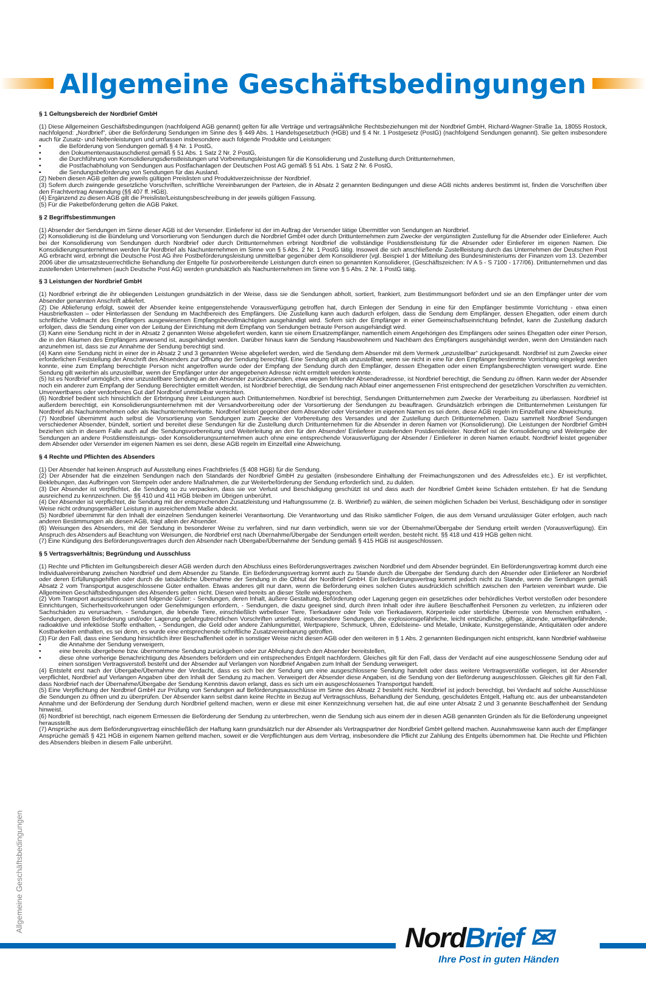Allgemeine Geschäftsbedingungen
§ 1 Geltungsbereich der Nordbrief GmbH
(1) Diese Allgemeinen Geschäftsbedingungen (nachfolgend AGB genannt) gelten für alle Verträge und vertragsähnliche Rechtsbeziehungen mit der Nordbrief GmbH, Richard-Wagner-Straße 1a, 18055 Rostock, nachfolgend: „Nordbrief“, über die Beförderung Sendungen im Sinne des § 449 Abs. 1 Handelsgesetzbuch (HGB) und § 4 Nr. 1 Postgesetz (PostG) (nachfolgend Sendungen genannt). Sie gelten insbesondere auch für Zusatz- und Nebenleistungen und umfassen insbesondere auch folgende Produkte und Leistungen:
•   die Beförderung von Sendungen gemäß § 4 Nr. 1 PostG,
•   den Dokumentenaustauschdienst gemäß § 51 Abs. 1 Satz 2 Nr. 2 PostG,
•   die Durchführung von Konsolidierungsdienstleistungen und Vorbereitungsleistungen für die Konsolidierung und Zustellung durch Drittunternehmen,
•   die Postfachabholung von Sendungen aus Postfachanlagen der Deutschen Post AG gemäß § 51 Abs. 1 Satz 2 Nr. 6 PostG,
•   die Sendungsbeförderung von Sendungen für das Ausland.
(2) Neben diesen AGB gelten die jeweils gültigen Preislisten und Produktverzeichnisse der Nordbrief.
(3) Sofern durch zwingende gesetzliche Vorschriften, schriftliche Vereinbarungen der Parteien, die in Absatz 2 genannten Bedingungen und diese AGB nichts anderes bestimmt ist, finden die Vorschriften über den Frachtvertrag Anwendung (§§ 407 ff. HGB).
(4) Ergänzend zu diesen AGB gilt die Preisliste/Leistungsbeschreibung in der jeweils gültigen Fassung.
(5) Für die Paketbeförderung gelten die AGB Paket.
§ 2 Begriffsbestimmungen
(1) Absender der Sendungen im Sinne dieser AGB ist der Versender. Einlieferer ist der im Auftrag der Versender tätige Übermittler von Sendungen an Nordbrief.
(2) Konsolidierung ist die Bündelung und Vorsortierung von Sendungen durch die Nordbrief GmbH oder durch Drittunternehmen zum Zwecke der vergünstigten Zustellung für die Absender oder Einlieferer. Auch bei der Konsolidierung von Sendungen durch Nordbrief oder durch Drittunternehmen erbringt Nordbrief die vollständige Postdienstleistung für die Absender oder Einlieferer im eigenen Namen. Die Konsolidierungsunternehmen werden für Nordbrief als Nachunternehmen im Sinne von § 5 Abs. 2 Nr. 1 PostG tätig. Insoweit die sich anschließende Zustellleistung durch das Unternehmen der Deutschen Post AG erbracht wird, erbringt die Deutsche Post AG ihre Postbeförderungsleistung unmittelbar gegenüber dem Konsolidierer (vgl. Beispiel 1 der Mitteilung des Bundesministeriums der Finanzen vom 13. Dezember 2006 über die umsatzsteuerrechtliche Behandlung der Entgelte für postvorbereitende Leistungen durch einen so genannten Konsolidierer, (Geschäftszeichen: IV A 5 - S 7100 - 177/06). Drittunternehmen und das zustellenden Unternehmen (auch Deutsche Post AG) werden grundsätzlich als Nachunternehmen im Sinne von § 5 Abs. 2 Nr. 1 PostG tätig.
§ 3 Leistungen der Nordbrief GmbH
(1) Nordbrief erbringt die ihr obliegenden Leistungen grundsätzlich in der Weise, dass sie die Sendungen abholt, sortiert, frankiert, zum Bestimmungsort befördert und sie an den Empfänger unter der vom Absender genannten Anschrift abliefert.
(2) Die Ablieferung erfolgt, soweit der Absender keine entgegenstehende Vorausverfügung getroffen hat, durch Einlegen der Sendung in eine für den Empfänger bestimmte Vorrichtung - etwa einen Hausbriefkasten – oder Hinterlassen der Sendung im Machtbereich des Empfängers. Die Zustellung kann auch dadurch erfolgen, dass die Sendung dem Empfänger, dessen Ehegatten, oder einem durch schriftliche Vollmacht des Empfängers ausgewiesenen Empfangsbevollmächtigten ausgehändigt wird. Sofern sich der Empfänger in einer Gemeinschaftseinrichtung befindet, kann die Zustellung dadurch erfolgen, dass die Sendung einer von der Leitung der Einrichtung mit dem Empfang von Sendungen betraute Person ausgehändigt wird.
(3) Kann eine Sendung nicht in der in Absatz 2 genannten Weise abgeliefert werden, kann sie einem Ersatzempfänger, namentlich einem Angehörigen des Empfängers oder seines Ehegatten oder einer Person, die in den Räumen des Empfängers anwesend ist, ausgehändigt werden. Darüber hinaus kann die Sendung Hausbewohnern und Nachbarn des Empfängers ausgehändigt werden, wenn den Umständen nach anzunehmen ist, dass sie zur Annahme der Sendung berechtigt sind.
(4) Kann eine Sendung nicht in einer der in Absatz 2 und 3 genannten Weise abgeliefert werden, wird die Sendung dem Absender mit dem Vermerk „unzustellbar“ zurückgesandt. Nordbrief ist zum Zwecke einer erforderlichen Feststellung der Anschrift des Absenders zur Öffnung der Sendung berechtigt. Eine Sendung gilt als unzustellbar, wenn sie nicht in eine für den Empfänger bestimmte Vorrichtung eingelegt werden konnte, eine zum Empfang berechtigte Person nicht angetroffen wurde oder der Empfang der Sendung durch den Empfänger, dessen Ehegatten oder einen Empfangsberechtigten verweigert wurde. Eine Sendung gilt weiterhin als unzustellbar, wenn der Empfänger unter der angegebenen Adresse nicht ermittelt werden konnte.
(5) Ist es Nordbrief unmöglich, eine unzustellbare Sendung an den Absender zurückzusenden, etwa wegen fehlender Absenderadresse, ist Nordbrief berechtigt, die Sendung zu öffnen. Kann weder der Absender noch ein anderer zum Empfang der Sendung Berechtigter ermittelt werden, ist Nordbrief berechtigt, die Sendung nach Ablauf einer angemessenen Frist entsprechend der gesetzlichen Vorschriften zu vernichten. Unverwertbares oder verdorbenes Gut darf Nordbrief unmittelbar vernichten.
(6) Nordbrief bedient sich hinsichtlich der Erbringung ihrer Leistungen auch Drittunternehmen. Nordbrief ist berechtigt, Sendungen Drittunternehmen zum Zwecke der Verarbeitung zu überlassen. Nordbrief ist außerdem berechtigt, ein Konsolidierungsunternehmen mit der Versandvorbereitung oder der Vorsortierung der Sendungen zu beauftragen. Grundsätzlich erbringen die Drittunternehmen Leistungen für Nordbrief als Nachunternehmen oder als Nachunternehmerkette. Nordbrief leistet gegenüber dem Absender oder Versender im eigenen Namen es sei denn, diese AGB regeln im Einzelfall eine Abweichung.
(7) Nordbrief übernimmt auch selbst die Vorsortierung von Sendungen zum Zwecke der Vorbereitung des Versandes und der Zustellung durch Drittunternehmen. Dazu sammelt Nordbrief Sendungen verschiedener Absender, bündelt, sortiert und bereitet diese Sendungen für die Zustellung durch Drittunternehmen für die Absender in deren Namen vor (Konsolidierung). Die Leistungen der Nordbrief GmbH beziehen sich in diesem Falle auch auf die Sendungsvorbereitung und Weiterleitung an den für den Absender/ Einlieferer zustellenden Postdienstleister. Nordbrief ist die Konsolidierung und Weitergabe der Sendungen an andere Postdienstleistungs- oder Konsolidierungsunternehmen auch ohne eine entsprechende Vorausverfügung der Absender / Einlieferer in deren Namen erlaubt. Nordbrief leistet gegenüber dem Absender oder Versender im eigenen Namen es sei denn, diese AGB regeln im Einzelfall eine Abweichung.
§ 4 Rechte und Pflichten des Absenders
(1) Der Absender hat keinen Anspruch auf Ausstellung eines Frachtbriefes (§ 408 HGB) für die Sendung.
(2) Der Absender hat die einzelnen Sendungen nach den Standards der Nordbrief GmbH zu gestalten (insbesondere Einhaltung der Freimachungszonen und des Adressfeldes etc.). Er ist verpflichtet, Beklebungen, das Aufbringen von Stempeln oder andere Maßnahmen, die zur Weiterbeförderung der Sendung erforderlich sind, zu dulden.
(3) Der Absender ist verpflichtet, die Sendung so zu verpacken, dass sie vor Verlust und Beschädigung geschützt ist und dass auch der Nordbrief GmbH keine Schäden entstehen. Er hat die Sendung ausreichend zu kennzeichnen. Die §§ 410 und 411 HGB bleiben im Übrigen unberührt.
(4) Der Absender ist verpflichtet, die Sendung mit der entsprechenden Zusatzleistung und Haftungssumme (z. B. Wertbrief) zu wählen, die seinen möglichen Schaden bei Verlust, Beschädigung oder in sonstiger Weise nicht ordnungsgemäßer Leistung in ausreichendem Maße abdeckt.
(5) Nordbrief übernimmt für den Inhalt der einzelnen Sendungen keinerlei Verantwortung. Die Verantwortung und das Risiko sämtlicher Folgen, die aus dem Versand unzulässiger Güter erfolgen, auch nach anderen Bestimmungen als diesen AGB, trägt allein der Absender.
(6) Weisungen des Absenders, mit der Sendung in besonderer Weise zu verfahren, sind nur dann verbindlich, wenn sie vor der Übernahme/Übergabe der Sendung erteilt werden (Vorausverfügung). Ein Anspruch des Absenders auf Beachtung von Weisungen, die Nordbrief erst nach Übernahme/Übergabe der Sendungen erteilt werden, besteht nicht. §§ 418 und 419 HGB gelten nicht.
(7) Eine Kündigung des Beförderungsvertrages durch den Absender nach Übergabe/Übernahme der Sendung gemäß § 415 HGB ist ausgeschlossen.
§ 5 Vertragsverhältnis; Begründung und Ausschluss
(1) Rechte und Pflichten im Geltungsbereich dieser AGB werden durch den Abschluss eines Beförderungsvertrages zwischen Nordbrief und dem Absender begründet. Ein Beförderungsvertrag kommt durch eine Individualvereinbarung zwischen Nordbrief und dem Absender zu Stande. Ein Beförderungsvertrag kommt auch zu Stande durch die Übergabe der Sendung durch den Absender oder Einlieferer an Nordbrief oder deren Erfüllungsgehilfen oder durch die tatsächliche Übernahme der Sendung in die Obhut der Nordbrief GmbH. Ein Beförderungsvertrag kommt jedoch nicht zu Stande, wenn die Sendungen gemäß Absatz 2 vom Transportgut ausgeschlossene Güter enthalten. Etwas anderes gilt nur dann, wenn die Beförderung eines solchen Gutes ausdrücklich schriftlich zwischen den Parteien vereinbart wurde. Die Allgemeinen Geschäftsbedingungen des Absenders gelten nicht. Diesen wird bereits an dieser Stelle widersprochen.
(2) Vom Transport ausgeschlossen sind folgende Güter: - Sendungen, deren Inhalt, äußere Gestaltung, Beförderung oder Lagerung gegen ein gesetzliches oder behördliches Verbot verstoßen oder besondere Einrichtungen, Sicherheitsvorkehrungen oder Genehmigungen erfordern, - Sendungen, die dazu geeignet sind, durch ihren Inhalt oder ihre äußere Beschaffenheit Personen zu verletzen, zu infizieren oder Sachschäden zu verursachen, - Sendungen, die lebende Tiere, einschließlich wirbelloser Tiere, Tierkadaver oder Teile von Tierkadavern, Körperteile oder sterbliche Überreste von Menschen enthalten, - Sendungen, deren Beförderung und/oder Lagerung gefahrgutrechtlichen Vorschriften unterliegt, insbesondere Sendungen, die explosionsgefährliche, leicht entzündliche, giftige, ätzende, umweltgefährdende, radioaktive und infektiöse Stoffe enthalten, - Sendungen, die Geld oder andere Zahlungsmittel, Wertpapiere, Schmuck, Uhren, Edelsteine- und Metalle, Unikate, Kunstgegenstände, Antiquitäten oder andere Kostbarkeiten enthalten, es sei denn, es wurde eine entsprechende schriftliche Zusatzvereinbarung getroffen.
(3) Für den Fall, dass eine Sendung hinsichtlich ihrer Beschaffenheit oder in sonstiger Weise nicht diesen AGB oder den weiteren in § 1 Abs. 2 genannten Bedingungen nicht entspricht, kann Nordbrief wahlweise
•   die Annahme der Sendung verweigern,
•   eine bereits übergebene bzw. übernommene Sendung zurückgeben oder zur Abholung durch den Absender bereitstellen,
•   diese ohne vorherige Benachrichtigung des Absenders befördern und ein entsprechendes Entgelt nachfordern. Gleiches gilt für den Fall, dass der Verdacht auf eine ausgeschlossene Sendung oder auf einen sonstigen Vertragsverstoß besteht und der Absender auf Verlangen von Nordbrief Angaben zum Inhalt der Sendung verweigert.
(4) Entsteht erst nach der Übergabe/Übernahme der Verdacht, dass es sich bei der Sendung um eine ausgeschlossene Sendung handelt oder dass weitere Vertragsverstöße vorliegen, ist der Absender verpflichtet, Nordbrief auf Verlangen Angaben über den Inhalt der Sendung zu machen. Verweigert der Absender diese Angaben, ist die Sendung von der Beförderung ausgeschlossen. Gleiches gilt für den Fall, dass Nordbrief nach der Übernahme/Übergabe der Sendung Kenntnis davon erlangt, dass es sich um ein ausgeschlossenes Transportgut handelt.
(5) Eine Verpflichtung der Nordbrief GmbH zur Prüfung von Sendungen auf Beförderungsausschlüsse im Sinne des Absatz 2 besteht nicht. Nordbrief ist jedoch berechtigt, bei Verdacht auf solche Ausschlüsse die Sendungen zu öffnen und zu überprüfen. Der Absender kann selbst dann keine Rechte in Bezug auf Vertragsschluss, Behandlung der Sendung, geschuldetes Entgelt, Haftung etc. aus der unbeanstandeten Annahme und der Beförderung der Sendung durch Nordbrief geltend machen, wenn er diese mit einer Kennzeichnung versehen hat, die auf eine unter Absatz 2 und 3 genannte Beschaffenheit der Sendung hinweist.
(6) Nordbrief ist berechtigt, nach eigenem Ermessen die Beförderung der Sendung zu unterbrechen, wenn die Sendung sich aus einem der in diesen AGB genannten Gründen als für die Beförderung ungeeignet herausstellt.
(7) Ansprüche aus dem Beförderungsvertrag einschließlich der Haftung kann grundsätzlich nur der Absender als Vertragspartner der Nordbrief GmbH geltend machen. Ausnahmsweise kann auch der Empfänger Ansprüche gemäß § 421 HGB in eigenem Namen geltend machen, soweit er die Verpflichtungen aus dem Vertrag, insbesondere die Pflicht zur Zahlung des Entgelts übernommen hat. Die Rechte und Pflichten des Absenders bleiben in diesem Falle unberührt.
Allgemeine Geschäftsbedingungen
NordBrief ✉
Ihre Post in guten Händen